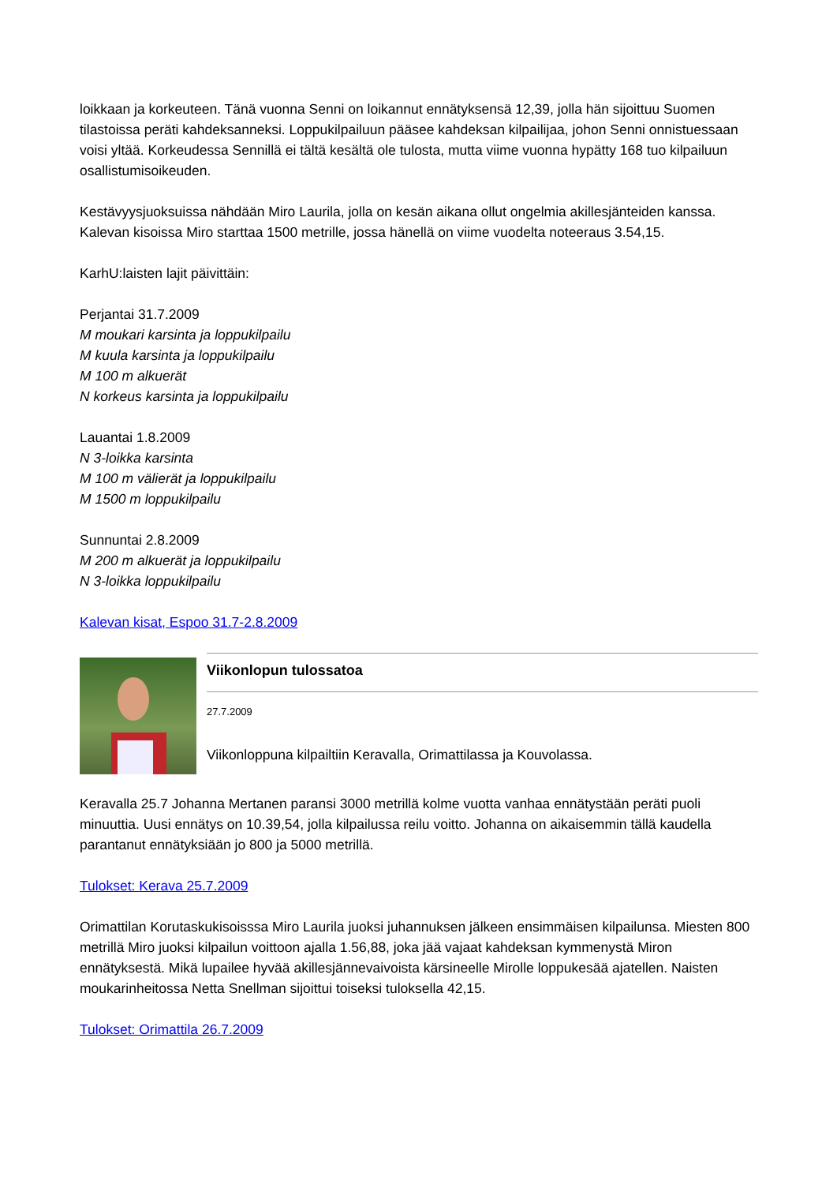loikkaan ja korkeuteen. Tänä vuonna Senni on loikannut ennätyksensä 12,39, jolla hän sijoittuu Suomen tilastoissa peräti kahdeksanneksi. Loppukilpailuun pääsee kahdeksan kilpailijaa, johon Senni onnistuessaan voisi yltää. Korkeudessa Sennillä ei tältä kesältä ole tulosta, mutta viime vuonna hypätty 168 tuo kilpailuun osallistumisoikeuden.
Kestävyysjuoksuissa nähdään Miro Laurila, jolla on kesän aikana ollut ongelmia akillesjänteiden kanssa. Kalevan kisoissa Miro starttaa 1500 metrille, jossa hänellä on viime vuodelta noteeraus 3.54,15.
KarhU:laisten lajit päivittäin:
Perjantai 31.7.2009
M moukari karsinta ja loppukilpailu
M kuula karsinta ja loppukilpailu
M 100 m alkuerät
N korkeus karsinta ja loppukilpailu
Lauantai 1.8.2009
N 3-loikka karsinta
M 100 m välierät ja loppukilpailu
M 1500 m loppukilpailu
Sunnuntai 2.8.2009
M 200 m alkuerät ja loppukilpailu
N 3-loikka loppukilpailu
Kalevan kisat, Espoo 31.7-2.8.2009
Viikonlopun tulossatoa
27.7.2009
Viikonloppuna kilpailtiin Keravalla, Orimattilassa ja Kouvolassa.
Keravalla 25.7 Johanna Mertanen paransi 3000 metrillä kolme vuotta vanhaa ennätystään peräti puoli minuuttia. Uusi ennätys on 10.39,54, jolla kilpailussa reilu voitto. Johanna on aikaisemmin tällä kaudella parantanut ennätyksiään jo 800 ja 5000 metrillä.
Tulokset: Kerava 25.7.2009
Orimattilan Korutaskukisoisssa Miro Laurila juoksi juhannuksen jälkeen ensimmäisen kilpailunsa. Miesten 800 metrillä Miro juoksi kilpailun voittoon ajalla 1.56,88, joka jää vajaat kahdeksan kymmenystä Miron ennätyksestä. Mikä lupailee hyvää akillesjännevaivoista kärsineelle Mirolle loppukesää ajatellen. Naisten moukarinheitossa Netta Snellman sijoittui toiseksi tuloksella 42,15.
Tulokset: Orimattila 26.7.2009